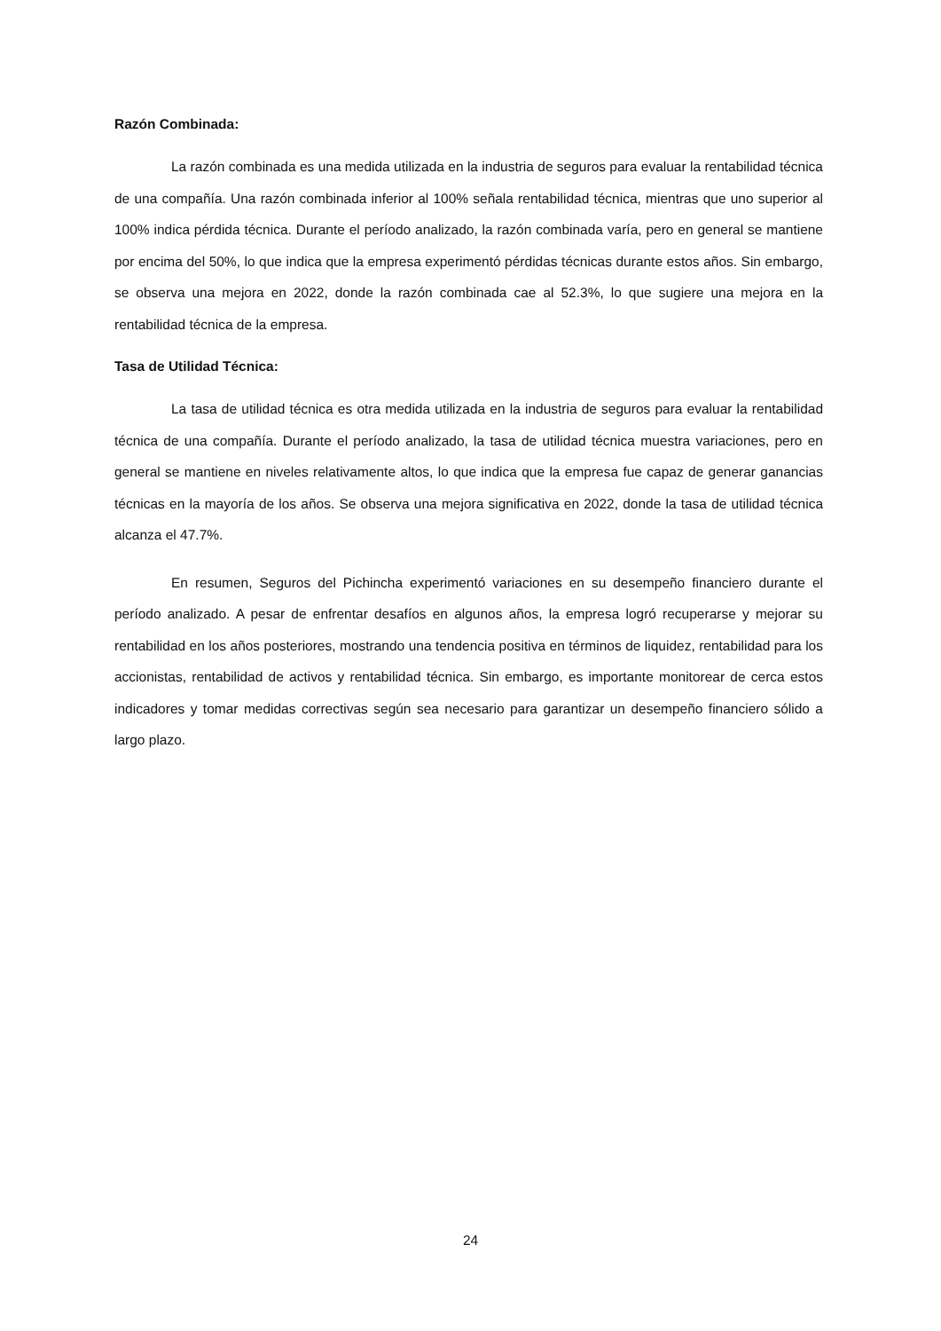Razón Combinada:
La razón combinada es una medida utilizada en la industria de seguros para evaluar la rentabilidad técnica de una compañía. Una razón combinada inferior al 100% señala rentabilidad técnica, mientras que uno superior al 100% indica pérdida técnica. Durante el período analizado, la razón combinada varía, pero en general se mantiene por encima del 50%, lo que indica que la empresa experimentó pérdidas técnicas durante estos años. Sin embargo, se observa una mejora en 2022, donde la razón combinada cae al 52.3%, lo que sugiere una mejora en la rentabilidad técnica de la empresa.
Tasa de Utilidad Técnica:
La tasa de utilidad técnica es otra medida utilizada en la industria de seguros para evaluar la rentabilidad técnica de una compañía. Durante el período analizado, la tasa de utilidad técnica muestra variaciones, pero en general se mantiene en niveles relativamente altos, lo que indica que la empresa fue capaz de generar ganancias técnicas en la mayoría de los años. Se observa una mejora significativa en 2022, donde la tasa de utilidad técnica alcanza el 47.7%.
En resumen, Seguros del Pichincha experimentó variaciones en su desempeño financiero durante el período analizado. A pesar de enfrentar desafíos en algunos años, la empresa logró recuperarse y mejorar su rentabilidad en los años posteriores, mostrando una tendencia positiva en términos de liquidez, rentabilidad para los accionistas, rentabilidad de activos y rentabilidad técnica. Sin embargo, es importante monitorear de cerca estos indicadores y tomar medidas correctivas según sea necesario para garantizar un desempeño financiero sólido a largo plazo.
24